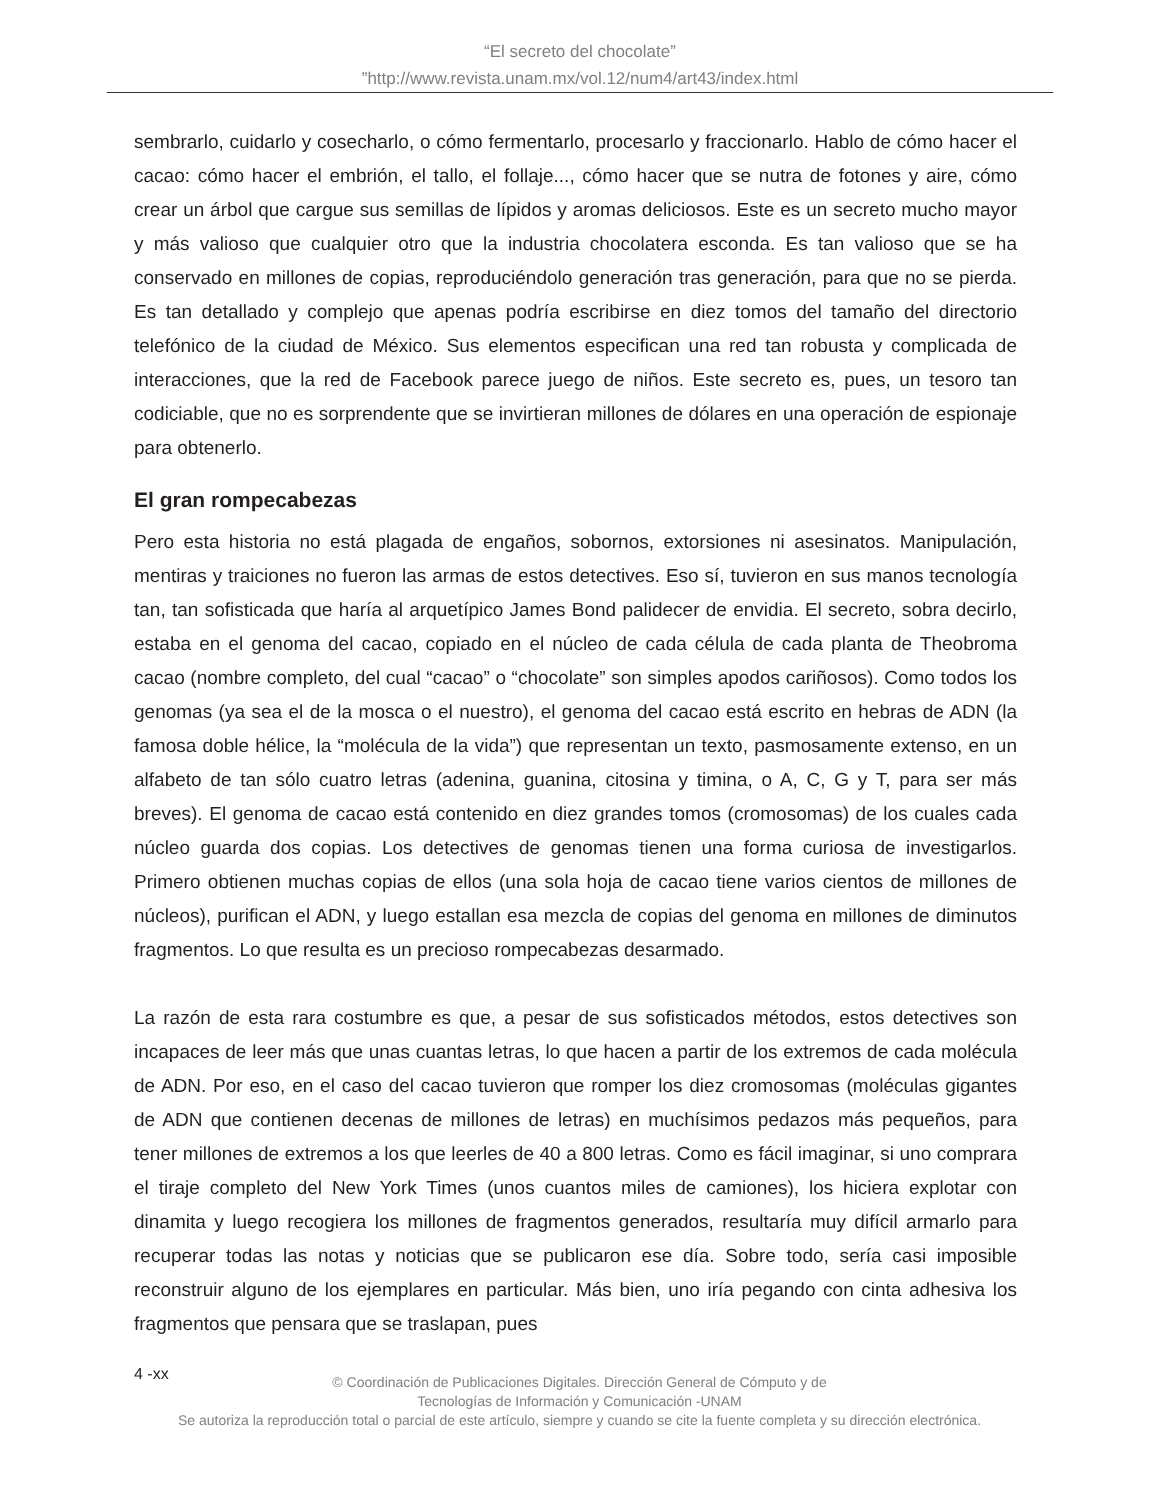“El secreto del chocolate”
”http://www.revista.unam.mx/vol.12/num4/art43/index.html
sembrarlo, cuidarlo y cosecharlo, o cómo fermentarlo, procesarlo y fraccionarlo. Hablo de cómo hacer el cacao: cómo hacer el embrión, el tallo, el follaje..., cómo hacer que se nutra de fotones y aire, cómo crear un árbol que cargue sus semillas de lípidos y aromas deliciosos. Este es un secreto mucho mayor y más valioso que cualquier otro que la industria chocolatera esconda. Es tan valioso que se ha conservado en millones de copias, reproduciéndolo generación tras generación, para que no se pierda. Es tan detallado y complejo que apenas podría escribirse en diez tomos del tamaño del directorio telefónico de la ciudad de México. Sus elementos especifican una red tan robusta y complicada de interacciones, que la red de Facebook parece juego de niños. Este secreto es, pues, un tesoro tan codiciable, que no es sorprendente que se invirtieran millones de dólares en una operación de espionaje para obtenerlo.
El gran rompecabezas
Pero esta historia no está plagada de engaños, sobornos, extorsiones ni asesinatos. Manipulación, mentiras y traiciones no fueron las armas de estos detectives. Eso sí, tuvieron en sus manos tecnología tan, tan sofisticada que haría al arquetípico James Bond palidecer de envidia. El secreto, sobra decirlo, estaba en el genoma del cacao, copiado en el núcleo de cada célula de cada planta de Theobroma cacao (nombre completo, del cual “cacao” o “chocolate” son simples apodos cariñosos). Como todos los genomas (ya sea el de la mosca o el nuestro), el genoma del cacao está escrito en hebras de ADN (la famosa doble hélice, la “molécula de la vida”) que representan un texto, pasmosamente extenso, en un alfabeto de tan sólo cuatro letras (adenina, guanina, citosina y timina, o A, C, G y T, para ser más breves). El genoma de cacao está contenido en diez grandes tomos (cromosomas) de los cuales cada núcleo guarda dos copias. Los detectives de genomas tienen una forma curiosa de investigarlos. Primero obtienen muchas copias de ellos (una sola hoja de cacao tiene varios cientos de millones de núcleos), purifican el ADN, y luego estallan esa mezcla de copias del genoma en millones de diminutos fragmentos. Lo que resulta es un precioso rompecabezas desarmado.
La razón de esta rara costumbre es que, a pesar de sus sofisticados métodos, estos detectives son incapaces de leer más que unas cuantas letras, lo que hacen a partir de los extremos de cada molécula de ADN. Por eso, en el caso del cacao tuvieron que romper los diez cromosomas (moléculas gigantes de ADN que contienen decenas de millones de letras) en muchísimos pedazos más pequeños, para tener millones de extremos a los que leerles de 40 a 800 letras. Como es fácil imaginar, si uno comprara el tiraje completo del New York Times (unos cuantos miles de camiones), los hiciera explotar con dinamita y luego recogiera los millones de fragmentos generados, resultaría muy difícil armarlo para recuperar todas las notas y noticias que se publicaron ese día. Sobre todo, sería casi imposible reconstruir alguno de los ejemplares en particular. Más bien, uno iría pegando con cinta adhesiva los fragmentos que pensara que se traslapan, pues
4 -xx
© Coordinación de Publicaciones Digitales. Dirección General de Cómputo y de
Tecnologías de Información y Comunicación -UNAM
Se autoriza la reproducción total o parcial de este artículo, siempre y cuando se cite la fuente completa y su dirección electrónica.